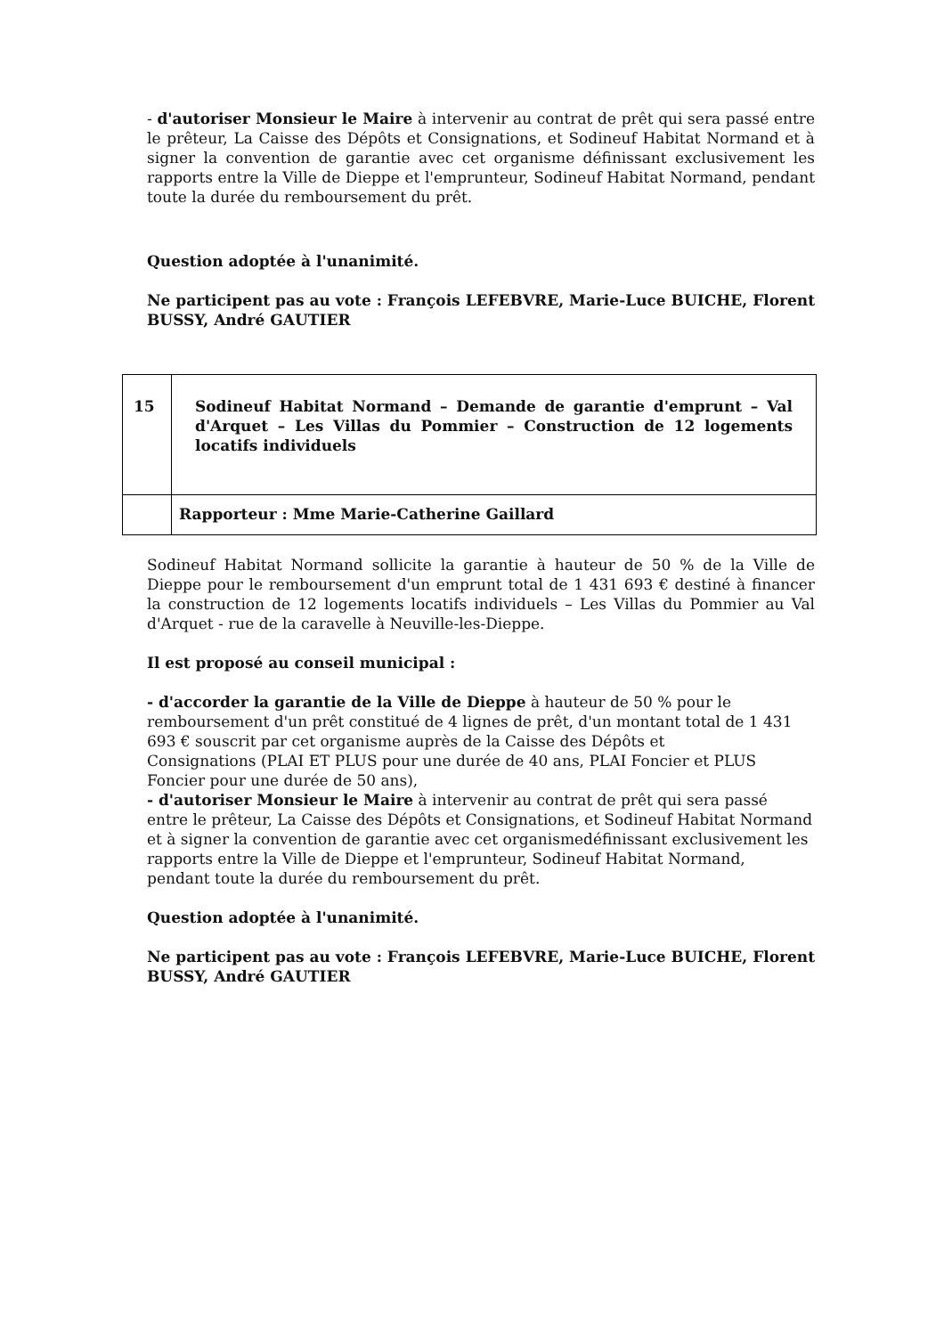- d'autoriser Monsieur le Maire à intervenir au contrat de prêt qui sera passé entre le prêteur, La Caisse des Dépôts et Consignations, et Sodineuf Habitat Normand et à signer la convention de garantie avec cet organisme définissant exclusivement les rapports entre la Ville de Dieppe et l'emprunteur, Sodineuf Habitat Normand, pendant toute la durée du remboursement du prêt.
Question adoptée à l'unanimité.
Ne participent pas au vote : François LEFEBVRE, Marie-Luce BUICHE, Florent BUSSY, André GAUTIER
| 15 | Sodineuf Habitat Normand – Demande de garantie d'emprunt – Val d'Arquet – Les Villas du Pommier – Construction de 12 logements locatifs individuels |
| | Rapporteur : Mme Marie-Catherine Gaillard |
Sodineuf Habitat Normand sollicite la garantie à hauteur de 50 % de la Ville de Dieppe pour le remboursement d'un emprunt total de 1 431 693 € destiné à financer la construction de 12 logements locatifs individuels – Les Villas du Pommier au Val d'Arquet - rue de la caravelle à Neuville-les-Dieppe.
Il est proposé au conseil municipal :
- d'accorder la garantie de la Ville de Dieppe à hauteur de 50 % pour le
remboursement d'un prêt constitué de 4 lignes de prêt, d'un montant total de 1 431
693 € souscrit par cet organisme auprès de la Caisse des Dépôts et
Consignations (PLAI ET PLUS pour une durée de 40 ans, PLAI Foncier et PLUS
Foncier pour une durée de 50 ans),
- d'autoriser Monsieur le Maire à intervenir au contrat de prêt qui sera passé
entre le prêteur, La Caisse des Dépôts et Consignations, et Sodineuf Habitat Normand
et à signer la convention de garantie avec cet organismedéfinissant exclusivement les
rapports entre la Ville de Dieppe et l'emprunteur, Sodineuf Habitat Normand,
pendant toute la durée du remboursement du prêt.
Question adoptée à l'unanimité.
Ne participent pas au vote : François LEFEBVRE, Marie-Luce BUICHE, Florent BUSSY, André GAUTIER